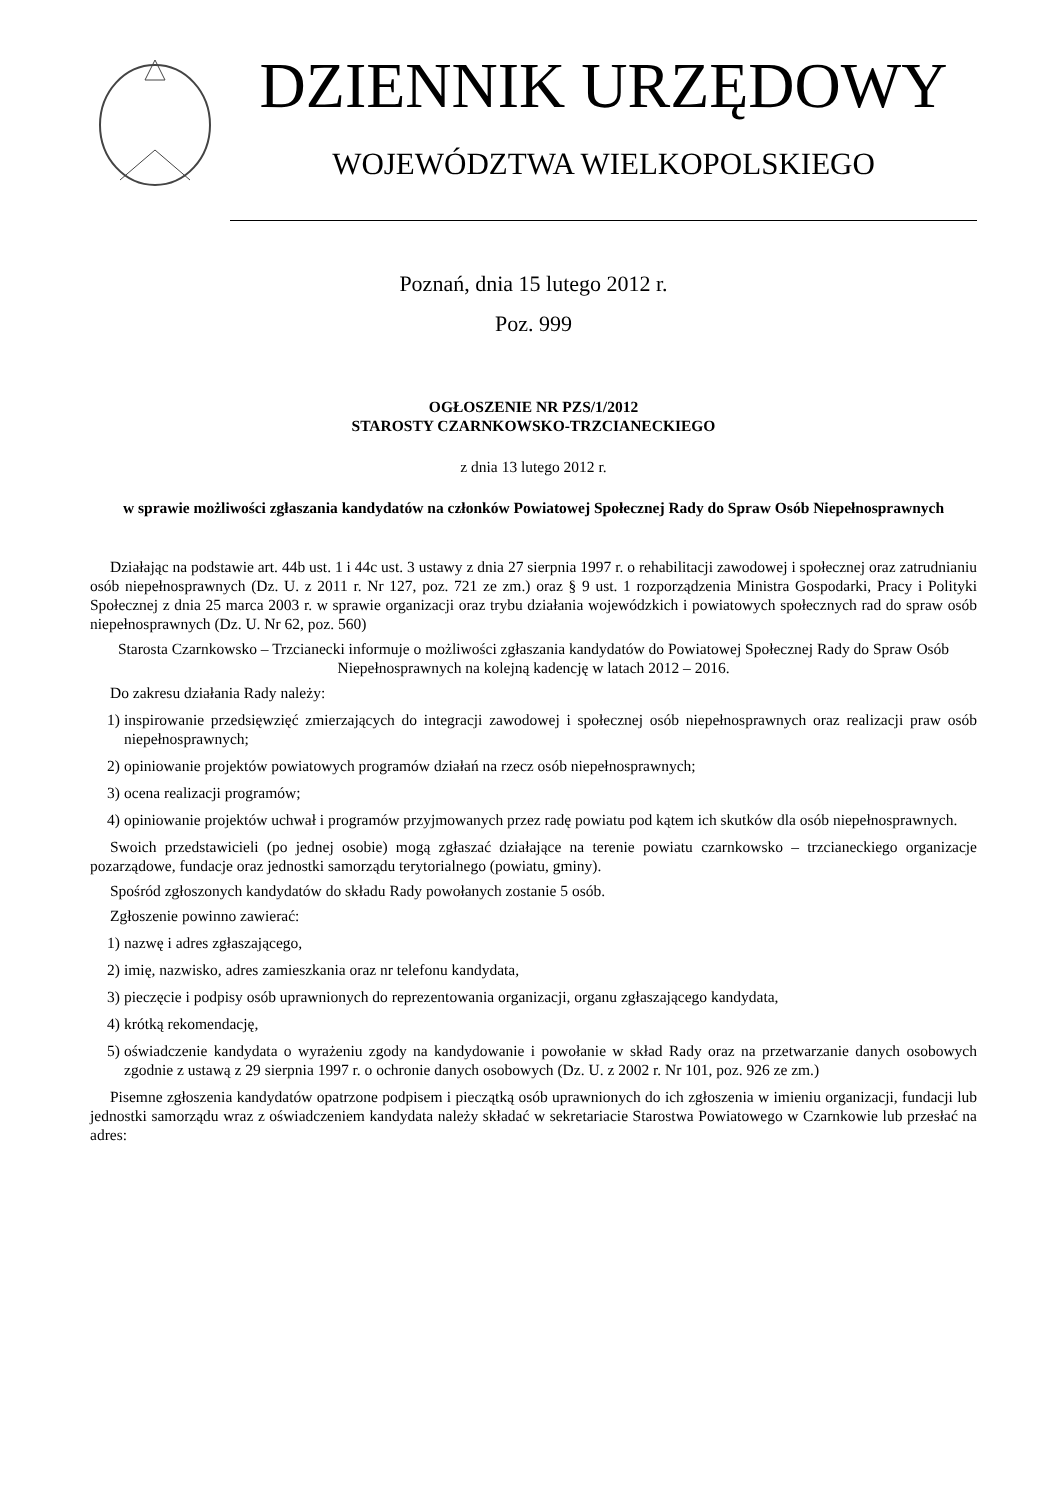DZIENNIK URZĘDOWY
WOJEWÓDZTWA WIELKOPOLSKIEGO
Poznań, dnia 15 lutego 2012 r.
Poz. 999
OGŁOSZENIE NR PZS/1/2012
STAROSTY CZARNKOWSKO-TRZCIANECKIEGO
z dnia 13 lutego 2012 r.
w sprawie możliwości zgłaszania kandydatów na członków Powiatowej Społecznej Rady do Spraw Osób Niepełnosprawnych
Działając na podstawie art. 44b ust. 1 i 44c ust. 3 ustawy z dnia 27 sierpnia 1997 r. o rehabilitacji zawodowej i społecznej oraz zatrudnianiu osób niepełnosprawnych (Dz. U. z 2011 r. Nr 127, poz. 721 ze zm.) oraz § 9 ust. 1 rozporządzenia Ministra Gospodarki, Pracy i Polityki Społecznej z dnia 25 marca 2003 r. w sprawie organizacji oraz trybu działania wojewódzkich i powiatowych społecznych rad do spraw osób niepełnosprawnych (Dz. U. Nr 62, poz. 560)
Starosta Czarnkowsko – Trzcianecki informuje o możliwości zgłaszania kandydatów do Powiatowej Społecznej Rady do Spraw Osób Niepełnosprawnych na kolejną kadencję w latach 2012 – 2016.
Do zakresu działania Rady należy:
1) inspirowanie przedsięwzięć zmierzających do integracji zawodowej i społecznej osób niepełnosprawnych oraz realizacji praw osób niepełnosprawnych;
2) opiniowanie projektów powiatowych programów działań na rzecz osób niepełnosprawnych;
3) ocena realizacji programów;
4) opiniowanie projektów uchwał i programów przyjmowanych przez radę powiatu pod kątem ich skutków dla osób niepełnosprawnych.
Swoich przedstawicieli (po jednej osobie) mogą zgłaszać działające na terenie powiatu czarnkowsko – trzcianeckiego organizacje pozarządowe, fundacje oraz jednostki samorządu terytorialnego (powiatu, gminy).
Spośród zgłoszonych kandydatów do składu Rady powołanych zostanie 5 osób.
Zgłoszenie powinno zawierać:
1) nazwę i adres zgłaszającego,
2) imię, nazwisko, adres zamieszkania oraz nr telefonu kandydata,
3) pieczęcie i podpisy osób uprawnionych do reprezentowania organizacji, organu zgłaszającego kandydata,
4) krótką rekomendację,
5) oświadczenie kandydata o wyrażeniu zgody na kandydowanie i powołanie w skład Rady oraz na przetwarzanie danych osobowych zgodnie z ustawą z 29 sierpnia 1997 r. o ochronie danych osobowych (Dz. U. z 2002 r. Nr 101, poz. 926 ze zm.)
Pisemne zgłoszenia kandydatów opatrzone podpisem i pieczątką osób uprawnionych do ich zgłoszenia w imieniu organizacji, fundacji lub jednostki samorządu wraz z oświadczeniem kandydata należy składać w sekretariacie Starostwa Powiatowego w Czarnkowie lub przesłać na adres: